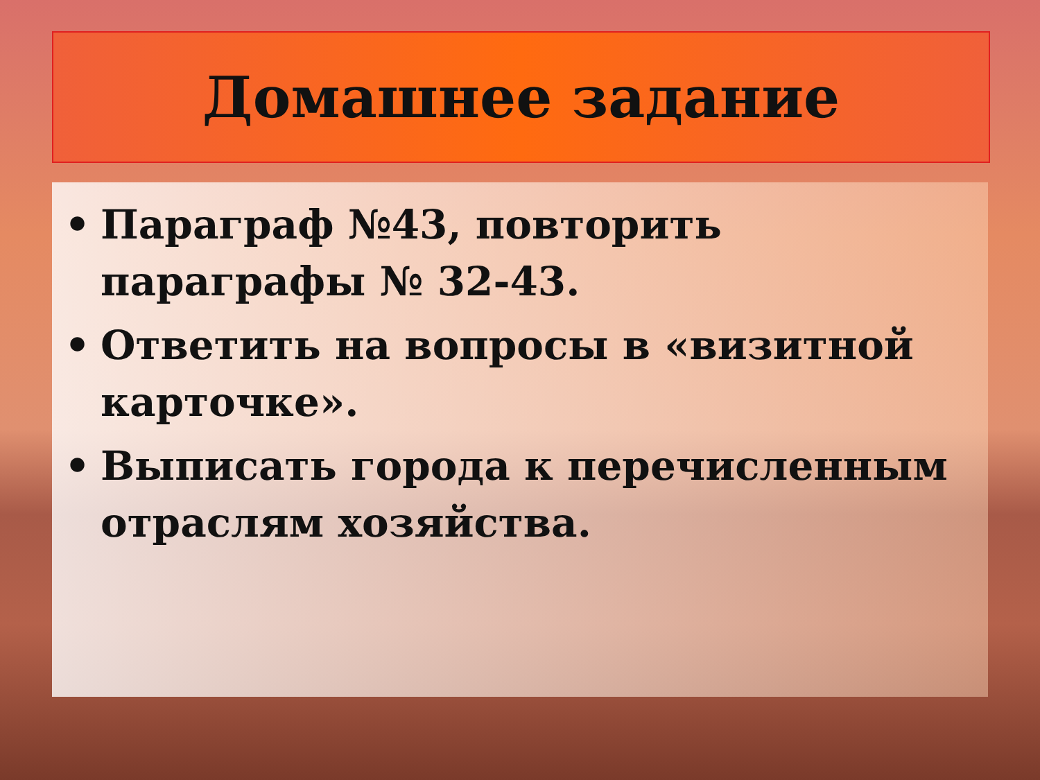Домашнее задание
• Параграф №43, повторить параграфы № 32-43.
• Ответить на вопросы в «визитной карточке».
• Выписать города к перечисленным отраслям хозяйства.